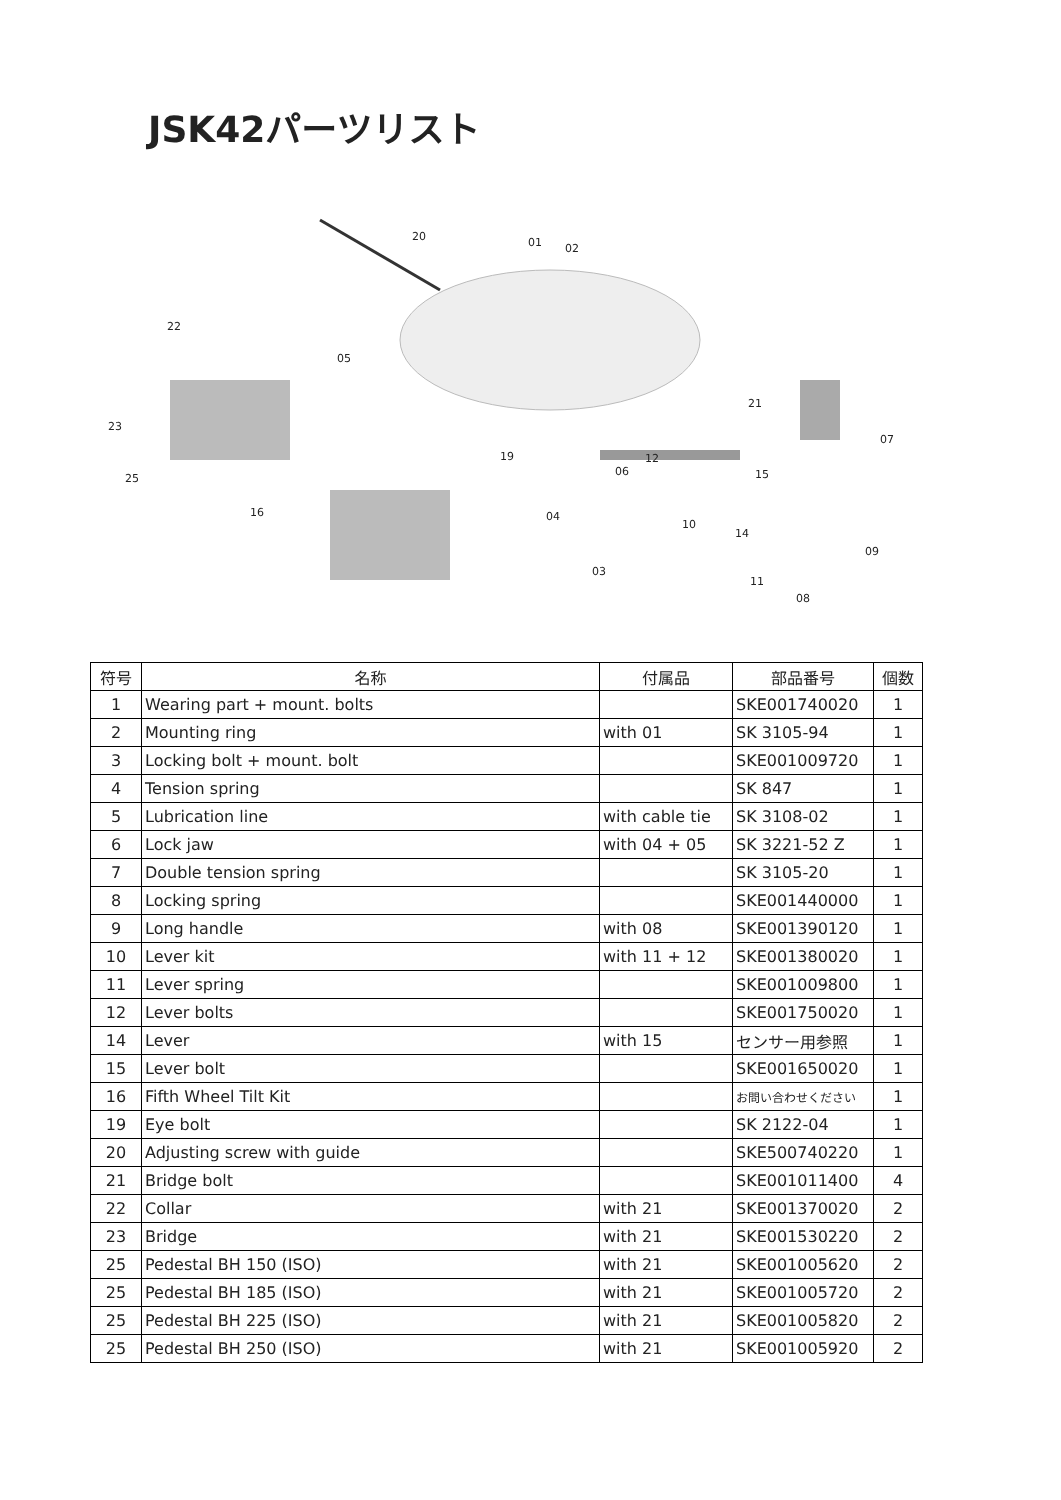JSK42パーツリスト
20 01 02
22
05
21
23
07
19
06
12
15 25
16 04
10
14
09
03
11
08
| 符号 | 名称 | 付属品 | 部品番号 | 個数 |
| --- | --- | --- | --- | --- |
| 1 | Wearing part + mount. bolts | | SKE001740020 | 1 |
| 2 | Mounting ring | with 01 | SK 3105-94 | 1 |
| 3 | Locking bolt + mount. bolt | | SKE001009720 | 1 |
| 4 | Tension spring | | SK 847 | 1 |
| 5 | Lubrication line | with cable tie | SK 3108-02 | 1 |
| 6 | Lock jaw | with 04 + 05 | SK 3221-52 Z | 1 |
| 7 | Double tension spring | | SK 3105-20 | 1 |
| 8 | Locking spring | | SKE001440000 | 1 |
| 9 | Long handle | with 08 | SKE001390120 | 1 |
| 10 | Lever kit | with 11 + 12 | SKE001380020 | 1 |
| 11 | Lever spring | | SKE001009800 | 1 |
| 12 | Lever bolts | | SKE001750020 | 1 |
| 14 | Lever | with 15 | センサー用参照 | 1 |
| 15 | Lever bolt | | SKE001650020 | 1 |
| 16 | Fifth Wheel Tilt Kit | | お問い合わせください | 1 |
| 19 | Eye bolt | | SK 2122-04 | 1 |
| 20 | Adjusting screw with guide | | SKE500740220 | 1 |
| 21 | Bridge bolt | | SKE001011400 | 4 |
| 22 | Collar | with 21 | SKE001370020 | 2 |
| 23 | Bridge | with 21 | SKE001530220 | 2 |
| 25 | Pedestal BH 150 (ISO) | with 21 | SKE001005620 | 2 |
| 25 | Pedestal BH 185 (ISO) | with 21 | SKE001005720 | 2 |
| 25 | Pedestal BH 225 (ISO) | with 21 | SKE001005820 | 2 |
| 25 | Pedestal BH 250 (ISO) | with 21 | SKE001005920 | 2 |